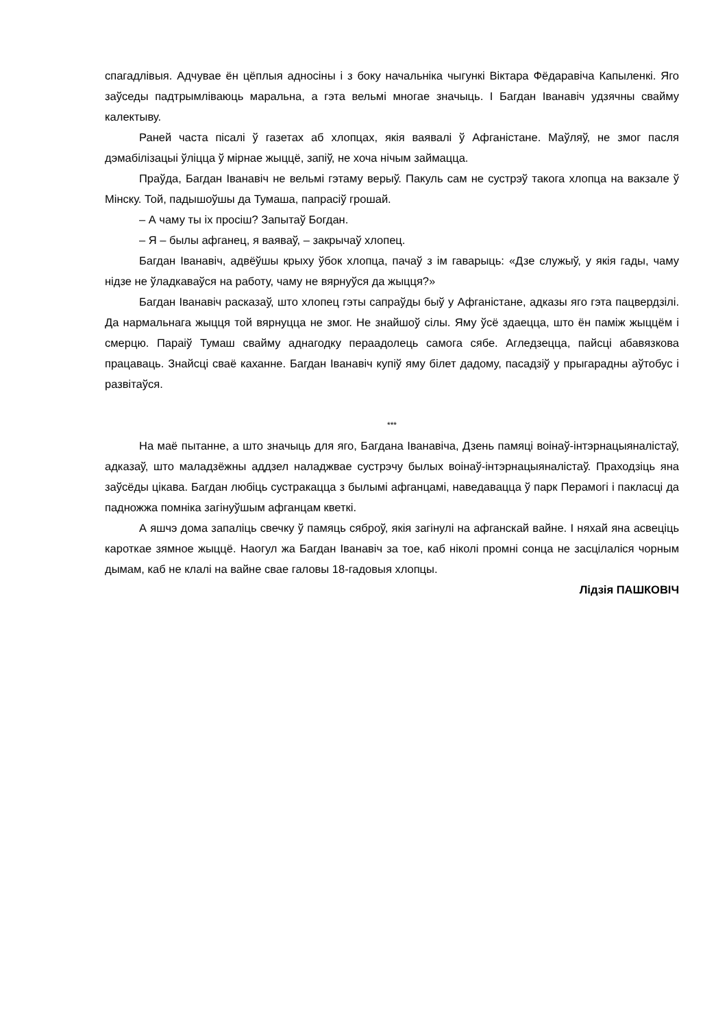спагадлівыя. Адчувае ён цёплыя адносіны і з боку начальніка чыгункі Віктара Фёдаравіча Капыленкі. Яго заўседы падтрымліваюць маральна, а гэта вельмі многае значыць. І Багдан Іванавіч удзячны свайму калектыву.
Раней часта пісалі ў газетах аб хлопцах, якія ваявалі ў Афганістане. Маўляў, не змог пасля дэмабілізацыі ўліцца ў мірнае жыццё, запіў, не хоча нічым займацца.
Праўда, Багдан Іванавіч не вельмі гэтаму верыў. Пакуль сам не сустрэў такога хлопца на вакзале ў Мінску. Той, падышоўшы да Тумаша, папрасіў грошай.
– А чаму ты іх просіш? Запытаў Богдан.
– Я – былы афганец, я ваяваў, – закрычаў хлопец.
Багдан Іванавіч, адвёўшы крыху ўбок хлопца, пачаў з ім гаварыць: «Дзе служыў, у якія гады, чаму нідзе не ўладкаваўся на работу, чаму не вярнуўся да жыцця?»
Багдан Іванавіч расказаў, што хлопец гэты сапраўды быў у Афганістане, адказы яго гэта пацвердзілі. Да нармальнага жыцця той вярнуцца не змог. Не знайшоў сілы. Яму ўсё здаецца, што ён паміж жыццём і смерцю. Параіў Тумаш свайму аднагодку пераадолець самога сябе. Агледзецца, пайсці абавязкова працаваць. Знайсці сваё каханне. Багдан Іванавіч купіў яму білет дадому, пасадзіў у прыгарадны аўтобус і развітаўся.
***
На маё пытанне, а што значыць для яго, Багдана Іванавіча, Дзень памяці воінаў-інтэрнацыяналістаў, адказаў, што маладзёжны аддзел наладжвае сустрэчу былых воінаў-інтэрнацыяналістаў. Праходзіць яна заўсёды цікава. Багдан любіць сустракацца з былымі афганцамі, наведавацца ў парк Перамогі і пакласці да падножжа помніка загінуўшым афганцам кветкі.
А яшчэ дома запаліць свечку ў памяць сяброў, якія загінулі на афганскай вайне. І няхай яна асвеціць кароткае зямное жыццё. Наогул жа Багдан Іванавіч за тое, каб ніколі промні сонца не засцілаліся чорным дымам, каб не клалі на вайне свае галовы 18-гадовыя хлопцы.
Лідзія ПАШКОВІЧ